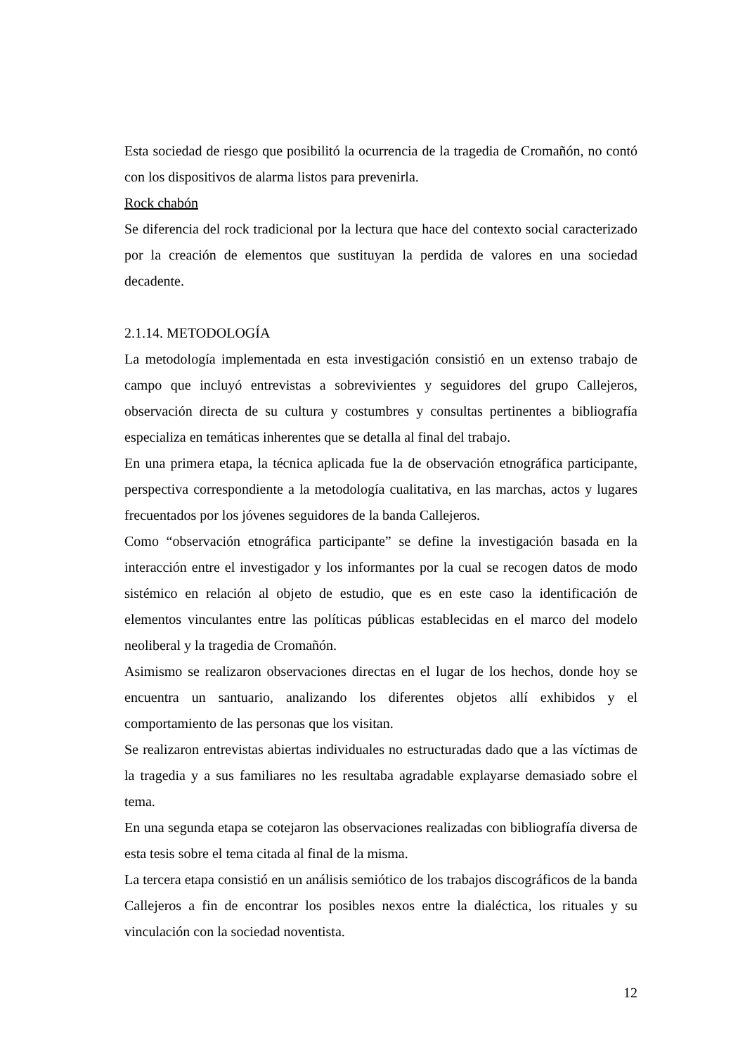Esta sociedad de riesgo que posibilitó la ocurrencia de la tragedia de Cromañón, no contó con los dispositivos de alarma listos para prevenirla.
Rock chabón
Se diferencia del rock tradicional por la lectura que hace del contexto social caracterizado por la creación de elementos que sustituyan la perdida de valores en una sociedad decadente.
2.1.14. METODOLOGÍA
La metodología implementada en esta investigación consistió en un extenso trabajo de campo que incluyó entrevistas a sobrevivientes y seguidores del grupo Callejeros, observación directa de su cultura y costumbres y consultas pertinentes a bibliografía especializa en temáticas inherentes que se detalla al final del trabajo.
En una primera etapa, la técnica aplicada fue la de observación etnográfica participante, perspectiva correspondiente a la metodología cualitativa, en las marchas, actos y lugares frecuentados por los jóvenes seguidores de la banda Callejeros.
Como “observación etnográfica participante” se define la investigación basada en la interacción entre el investigador y los informantes por la cual se recogen datos de modo sistémico en relación al objeto de estudio, que es en este caso la identificación de elementos vinculantes entre las políticas públicas establecidas en el marco del modelo neoliberal y la tragedia de Cromañón.
Asimismo se realizaron observaciones directas en el lugar de los hechos, donde hoy se encuentra un santuario, analizando los diferentes objetos allí exhibidos y el comportamiento de las personas que los visitan.
Se realizaron entrevistas abiertas individuales no estructuradas dado que a las víctimas de la tragedia y a sus familiares no les resultaba agradable explayarse demasiado sobre el tema.
En una segunda etapa se cotejaron las observaciones realizadas con bibliografía diversa de esta tesis sobre el tema citada al final de la misma.
La tercera etapa consistió en un análisis semiótico de los trabajos discográficos de la banda Callejeros a fin de encontrar los posibles nexos entre la dialéctica, los rituales y su vinculación con la sociedad noventista.
12